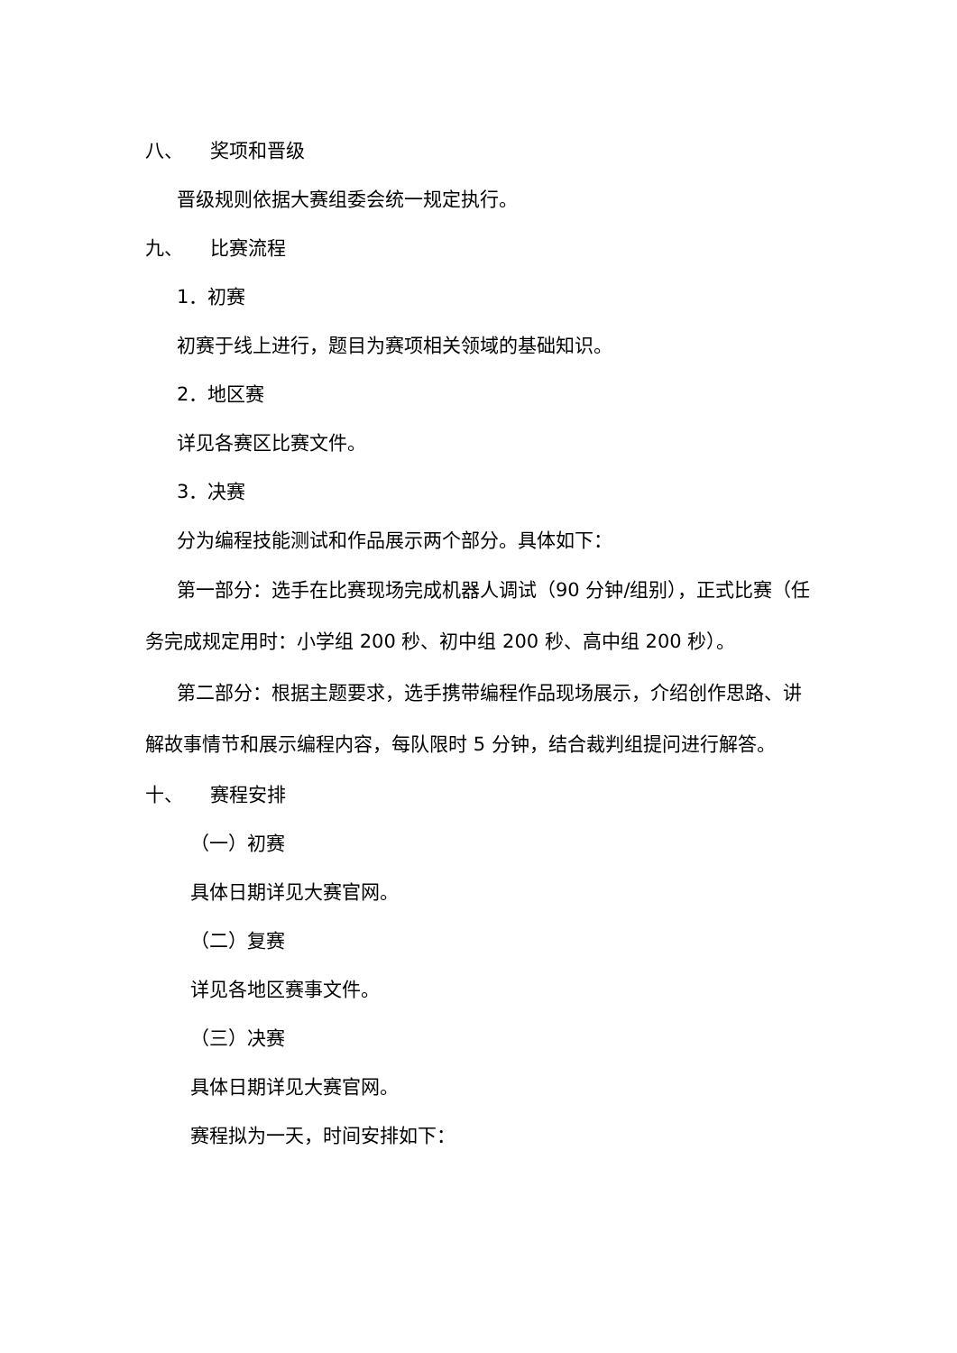八、 奖项和晋级
晋级规则依据大赛组委会统一规定执行。
九、 比赛流程
1．初赛
初赛于线上进行，题目为赛项相关领域的基础知识。
2．地区赛
详见各赛区比赛文件。
3．决赛
分为编程技能测试和作品展示两个部分。具体如下：
第一部分：选手在比赛现场完成机器人调试（90 分钟/组别），正式比赛（任务完成规定用时：小学组 200 秒、初中组 200 秒、高中组 200 秒）。
第二部分：根据主题要求，选手携带编程作品现场展示，介绍创作思路、讲解故事情节和展示编程内容，每队限时 5 分钟，结合裁判组提问进行解答。
十、 赛程安排
（一）初赛
具体日期详见大赛官网。
（二）复赛
详见各地区赛事文件。
（三）决赛
具体日期详见大赛官网。
赛程拟为一天，时间安排如下：